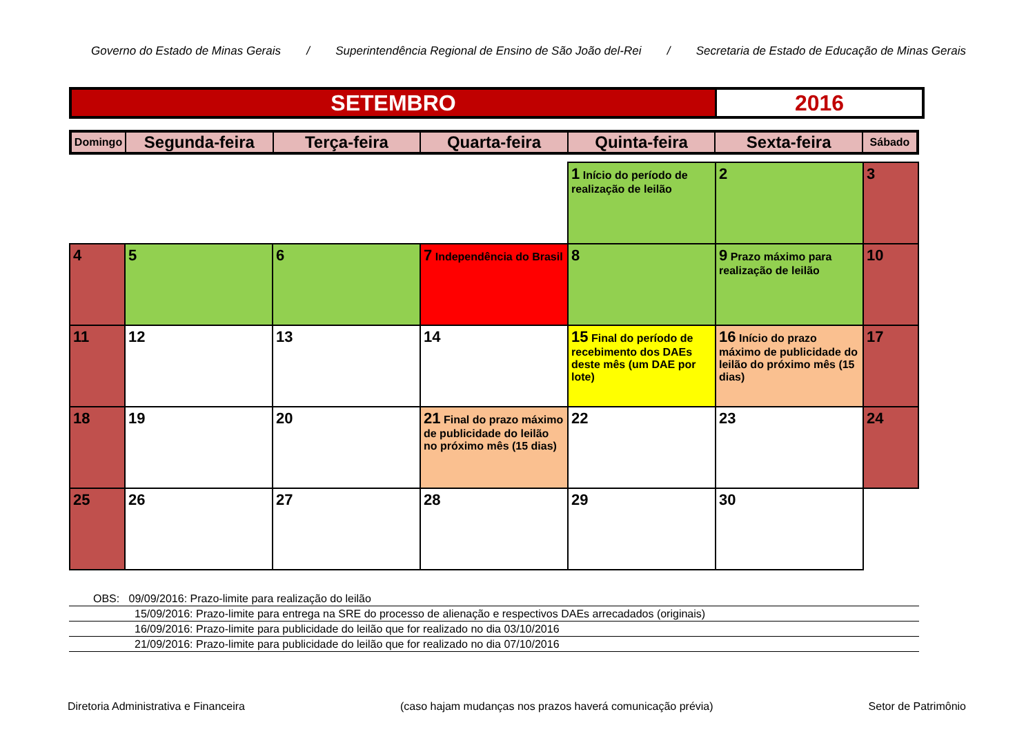Governo do Estado de Minas Gerais / Superintendência Regional de Ensino de São João del-Rei / Secretaria de Estado de Educação de Minas Gerais
SETEMBRO 2016
| Domingo | Segunda-feira | Terça-feira | Quarta-feira | Quinta-feira | Sexta-feira | Sábado |
| --- | --- | --- | --- | --- | --- | --- |
| | | | | 1 Início do período de realização de leilão | 2 | 3 |
| 4 | 5 | 6 | 7 Independência do Brasil | 8 | 9 Prazo máximo para realização de leilão | 10 |
| 11 | 12 | 13 | 14 | 15 Final do período de recebimento dos DAEs deste mês (um DAE por lote) | 16 Início do prazo máximo de publicidade do leilão do próximo mês (15 dias) | 17 |
| 18 | 19 | 20 | 21 Final do prazo máximo de publicidade do leilão no próximo mês (15 dias) | 22 | 23 | 24 |
| 25 | 26 | 27 | 28 | 29 | 30 | |
OBS: 09/09/2016: Prazo-limite para realização do leilão
15/09/2016: Prazo-limite para entrega na SRE do processo de alienação e respectivos DAEs arrecadados (originais)
16/09/2016: Prazo-limite para publicidade do leilão que for realizado no dia 03/10/2016
21/09/2016: Prazo-limite para publicidade do leilão que for realizado no dia 07/10/2016
Diretoria Administrativa e Financeira (caso hajam mudanças nos prazos haverá comunicação prévia) Setor de Patrimônio